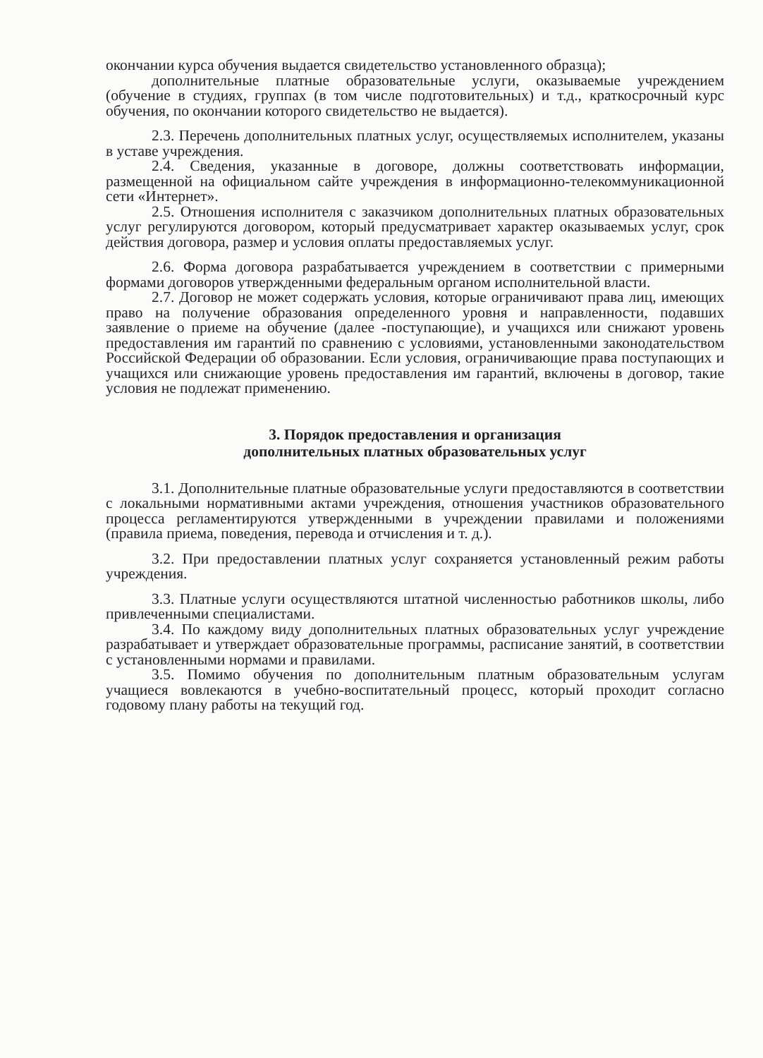окончании курса обучения выдается свидетельство установленного образца);
дополнительные платные образовательные услуги, оказываемые учреждением (обучение в студиях, группах (в том числе подготовительных) и т.д., краткосрочный курс обучения, по окончании которого свидетельство не выдается).
2.3. Перечень дополнительных платных услуг, осуществляемых исполнителем, указаны в уставе учреждения.
2.4. Сведения, указанные в договоре, должны соответствовать информации, размещенной на официальном сайте учреждения в информационно-телекоммуникационной сети «Интернет».
2.5. Отношения исполнителя с заказчиком дополнительных платных образовательных услуг регулируются договором, который предусматривает характер оказываемых услуг, срок действия договора, размер и условия оплаты предоставляемых услуг.
2.6. Форма договора разрабатывается учреждением в соответствии с примерными формами договоров утвержденными федеральным органом исполнительной власти.
2.7. Договор не может содержать условия, которые ограничивают права лиц, имеющих право на получение образования определенного уровня и направленности, подавших заявление о приеме на обучение (далее -поступающие), и учащихся или снижают уровень предоставления им гарантий по сравнению с условиями, установленными законодательством Российской Федерации об образовании. Если условия, ограничивающие права поступающих и учащихся или снижающие уровень предоставления им гарантий, включены в договор, такие условия не подлежат применению.
3. Порядок предоставления и организация
дополнительных платных образовательных услуг
3.1. Дополнительные платные образовательные услуги предоставляются в соответствии с локальными нормативными актами учреждения, отношения участников образовательного процесса регламентируются утвержденными в учреждении правилами и положениями (правила приема, поведения, перевода и отчисления и т. д.).
3.2. При предоставлении платных услуг сохраняется установленный режим работы учреждения.
3.3. Платные услуги осуществляются штатной численностью работников школы, либо привлеченными специалистами.
3.4. По каждому виду дополнительных платных образовательных услуг учреждение разрабатывает и утверждает образовательные программы, расписание занятий, в соответствии с установленными нормами и правилами.
3.5. Помимо обучения по дополнительным платным образовательным услугам учащиеся вовлекаются в учебно-воспитательный процесс, который проходит согласно годовому плану работы на текущий год.